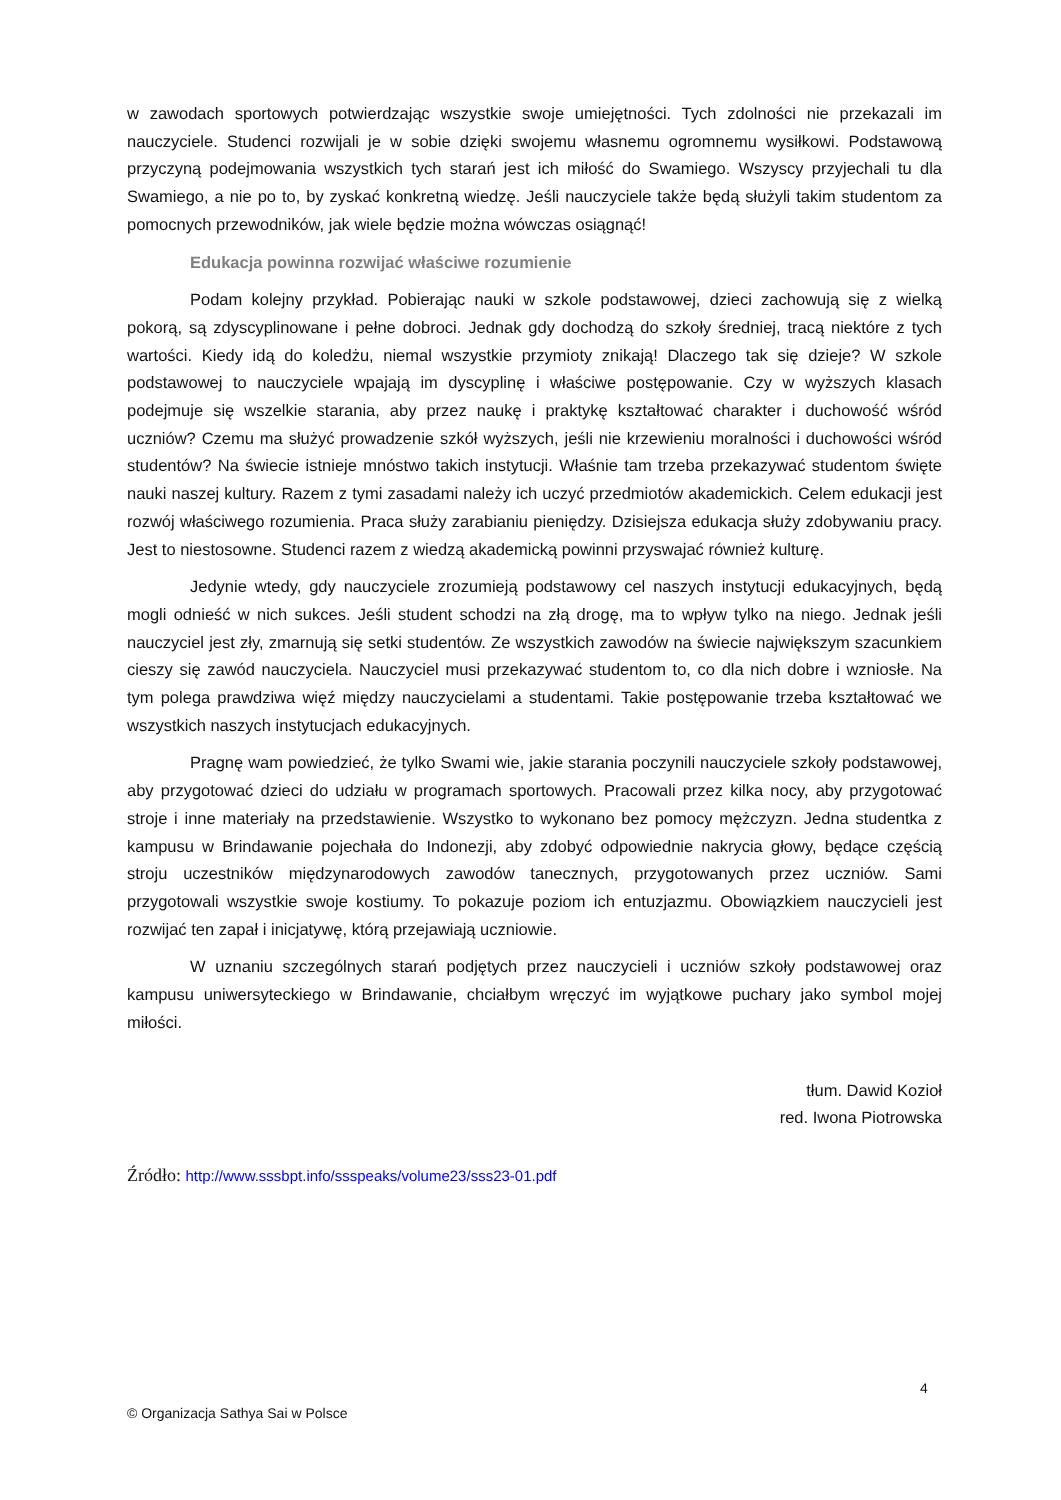w zawodach sportowych potwierdzając wszystkie swoje umiejętności. Tych zdolności nie przekazali im nauczyciele. Studenci rozwijali je w sobie dzięki swojemu własnemu ogromnemu wysiłkowi. Podstawową przyczyną podejmowania wszystkich tych starań jest ich miłość do Swamiego. Wszyscy przyjechali tu dla Swamiego, a nie po to, by zyskać konkretną wiedzę. Jeśli nauczyciele także będą służyli takim studentom za pomocnych przewodników, jak wiele będzie można wówczas osiągnąć!
Edukacja powinna rozwijać właściwe rozumienie
Podam kolejny przykład. Pobierając nauki w szkole podstawowej, dzieci zachowują się z wielką pokorą, są zdyscyplinowane i pełne dobroci. Jednak gdy dochodzą do szkoły średniej, tracą niektóre z tych wartości. Kiedy idą do koledżu, niemal wszystkie przymioty znikają! Dlaczego tak się dzieje? W szkole podstawowej to nauczyciele wpajają im dyscyplinę i właściwe postępowanie. Czy w wyższych klasach podejmuje się wszelkie starania, aby przez naukę i praktykę kształtować charakter i duchowość wśród uczniów? Czemu ma służyć prowadzenie szkół wyższych, jeśli nie krzewieniu moralności i duchowości wśród studentów? Na świecie istnieje mnóstwo takich instytucji. Właśnie tam trzeba przekazywać studentom święte nauki naszej kultury. Razem z tymi zasadami należy ich uczyć przedmiotów akademickich. Celem edukacji jest rozwój właściwego rozumienia. Praca służy zarabianiu pieniędzy. Dzisiejsza edukacja służy zdobywaniu pracy. Jest to niestosowne. Studenci razem z wiedzą akademicką powinni przyswajać również kulturę.
Jedynie wtedy, gdy nauczyciele zrozumieją podstawowy cel naszych instytucji edukacyjnych, będą mogli odnieść w nich sukces. Jeśli student schodzi na złą drogę, ma to wpływ tylko na niego. Jednak jeśli nauczyciel jest zły, zmarnują się setki studentów. Ze wszystkich zawodów na świecie największym szacunkiem cieszy się zawód nauczyciela. Nauczyciel musi przekazywać studentom to, co dla nich dobre i wzniosłe. Na tym polega prawdziwa więź między nauczycielami a studentami. Takie postępowanie trzeba kształtować we wszystkich naszych instytucjach edukacyjnych.
Pragnę wam powiedzieć, że tylko Swami wie, jakie starania poczynili nauczyciele szkoły podstawowej, aby przygotować dzieci do udziału w programach sportowych. Pracowali przez kilka nocy, aby przygotować stroje i inne materiały na przedstawienie. Wszystko to wykonano bez pomocy mężczyzn. Jedna studentka z kampusu w Brindawanie pojechała do Indonezji, aby zdobyć odpowiednie nakrycia głowy, będące częścią stroju uczestników międzynarodowych zawodów tanecznych, przygotowanych przez uczniów. Sami przygotowali wszystkie swoje kostiumy. To pokazuje poziom ich entuzjazmu. Obowiązkiem nauczycieli jest rozwijać ten zapał i inicjatywę, którą przejawiają uczniowie.
W uznaniu szczególnych starań podjętych przez nauczycieli i uczniów szkoły podstawowej oraz kampusu uniwersyteckiego w Brindawanie, chciałbym wręczyć im wyjątkowe puchary jako symbol mojej miłości.
tłum. Dawid Kozioł
red. Iwona Piotrowska
Źródło: http://www.sssbpt.info/ssspeaks/volume23/sss23-01.pdf
4
© Organizacja Sathya Sai w Polsce